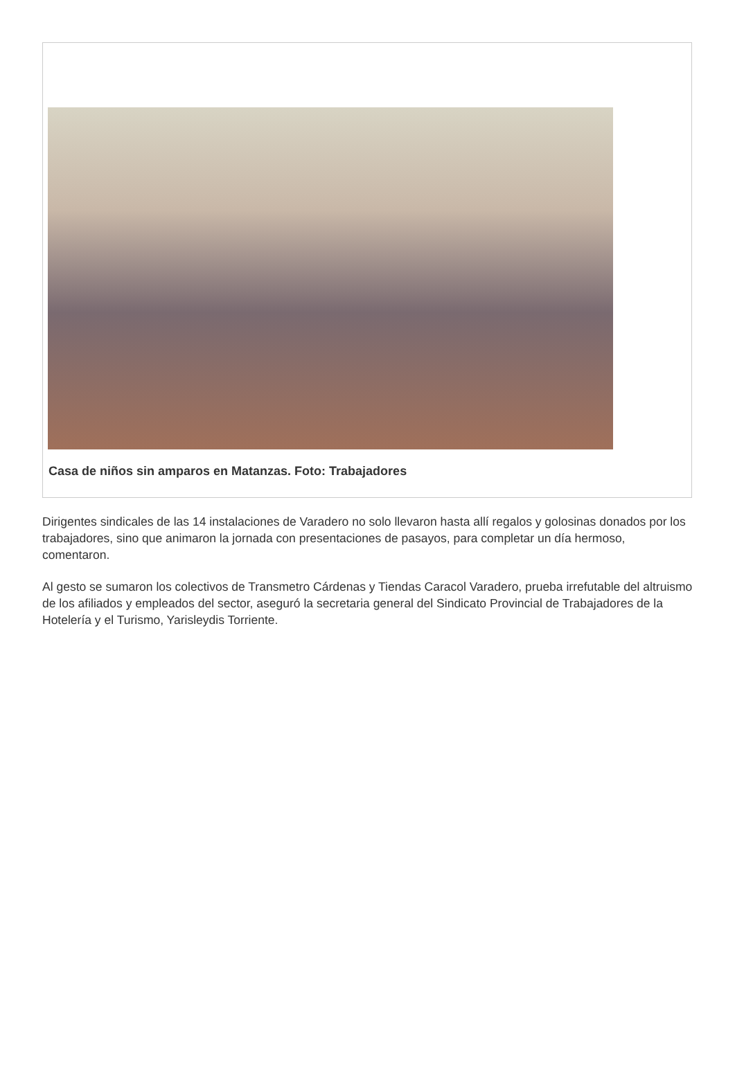Casa de niños sin amparos en Matanzas. Foto: Trabajadores
Dirigentes sindicales de las 14 instalaciones de Varadero no solo llevaron hasta allí regalos y golosinas donados por los trabajadores, sino que animaron la jornada con presentaciones de pasayos, para completar un día hermoso, comentaron.
Al gesto se sumaron los colectivos de Transmetro Cárdenas y Tiendas Caracol Varadero, prueba irrefutable del altruismo de los afiliados y empleados del sector, aseguró la secretaria general del Sindicato Provincial de Trabajadores de la Hotelería y el Turismo, Yarisleydis Torriente.